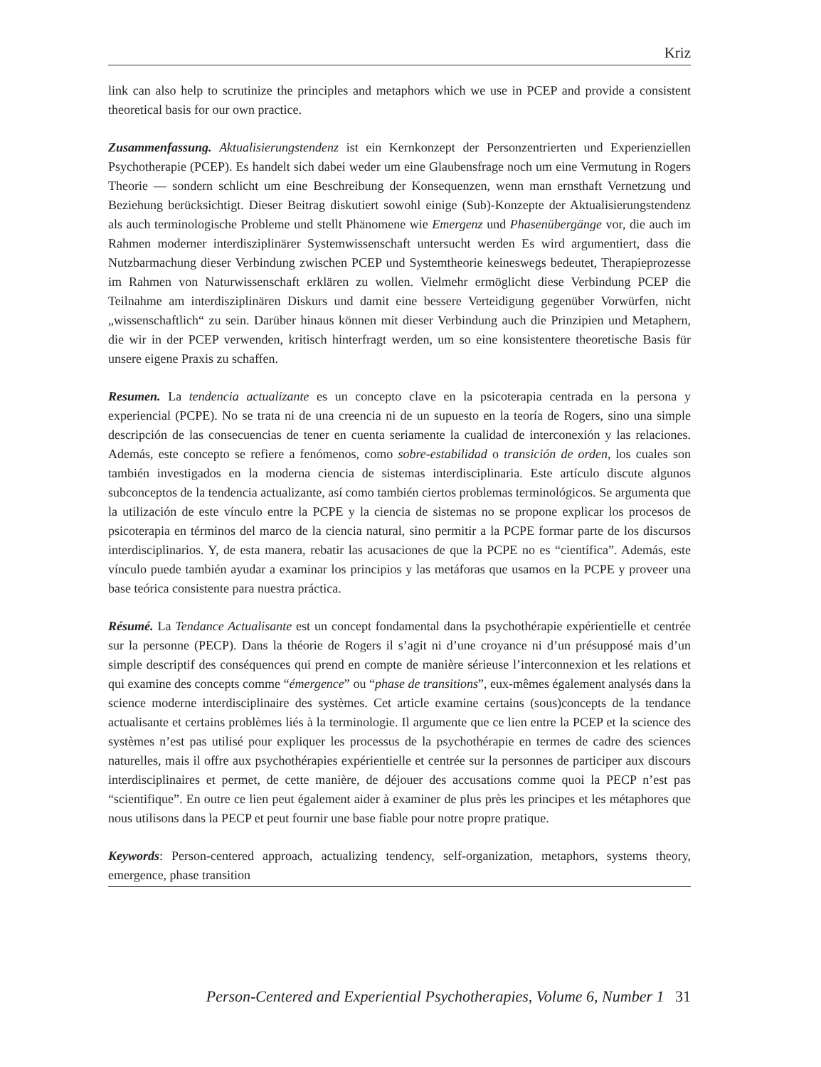Kriz
link can also help to scrutinize the principles and metaphors which we use in PCEP and provide a consistent theoretical basis for our own practice.
Zusammenfassung. Aktualisierungstendenz ist ein Kernkonzept der Personzentrierten und Experienziellen Psychotherapie (PCEP). Es handelt sich dabei weder um eine Glaubensfrage noch um eine Vermutung in Rogers Theorie — sondern schlicht um eine Beschreibung der Konsequenzen, wenn man ernsthaft Vernetzung und Beziehung berücksichtigt. Dieser Beitrag diskutiert sowohl einige (Sub)-Konzepte der Aktualisierungstendenz als auch terminologische Probleme und stellt Phänomene wie Emergenz und Phasenübergänge vor, die auch im Rahmen moderner interdisziplinärer Systemwissenschaft untersucht werden Es wird argumentiert, dass die Nutzbarmachung dieser Verbindung zwischen PCEP und Systemtheorie keineswegs bedeutet, Therapieprozesse im Rahmen von Naturwissenschaft erklären zu wollen. Vielmehr ermöglicht diese Verbindung PCEP die Teilnahme am interdisziplinären Diskurs und damit eine bessere Verteidigung gegenüber Vorwürfen, nicht „wissenschaftlich“ zu sein. Darüber hinaus können mit dieser Verbindung auch die Prinzipien und Metaphern, die wir in der PCEP verwenden, kritisch hinterfragt werden, um so eine konsistentere theoretische Basis für unsere eigene Praxis zu schaffen.
Resumen. La tendencia actualizante es un concepto clave en la psicoterapia centrada en la persona y experiencial (PCPE). No se trata ni de una creencia ni de un supuesto en la teoría de Rogers, sino una simple descripción de las consecuencias de tener en cuenta seriamente la cualidad de interconexión y las relaciones. Además, este concepto se refiere a fenómenos, como sobre-estabilidad o transición de orden, los cuales son también investigados en la moderna ciencia de sistemas interdisciplinaria. Este artículo discute algunos subconceptos de la tendencia actualizante, así como también ciertos problemas terminológicos. Se argumenta que la utilización de este vínculo entre la PCPE y la ciencia de sistemas no se propone explicar los procesos de psicoterapia en términos del marco de la ciencia natural, sino permitir a la PCPE formar parte de los discursos interdisciplinarios. Y, de esta manera, rebatir las acusaciones de que la PCPE no es “científica”. Además, este vínculo puede también ayudar a examinar los principios y las metáforas que usamos en la PCPE y proveer una base teórica consistente para nuestra práctica.
Résumé. La Tendance Actualisante est un concept fondamental dans la psychothérapie expérientielle et centrée sur la personne (PECP). Dans la théorie de Rogers il s’agit ni d’une croyance ni d’un présupposé mais d’un simple descriptif des conséquences qui prend en compte de manière sérieuse l’interconnexion et les relations et qui examine des concepts comme “émergence” ou “phase de transitions”, eux-mêmes également analysés dans la science moderne interdisciplinaire des systèmes. Cet article examine certains (sous)concepts de la tendance actualisante et certains problèmes liés à la terminologie. Il argumente que ce lien entre la PCEP et la science des systèmes n’est pas utilisé pour expliquer les processus de la psychothérapie en termes de cadre des sciences naturelles, mais il offre aux psychothérapies expérientielle et centrée sur la personnes de participer aux discours interdisciplinaires et permet, de cette manière, de déjouer des accusations comme quoi la PECP n’est pas “scientifique”. En outre ce lien peut également aider à examiner de plus près les principes et les métaphores que nous utilisons dans la PECP et peut fournir une base fiable pour notre propre pratique.
Keywords: Person-centered approach, actualizing tendency, self-organization, metaphors, systems theory, emergence, phase transition
Person-Centered and Experiential Psychotherapies, Volume 6, Number 1 31